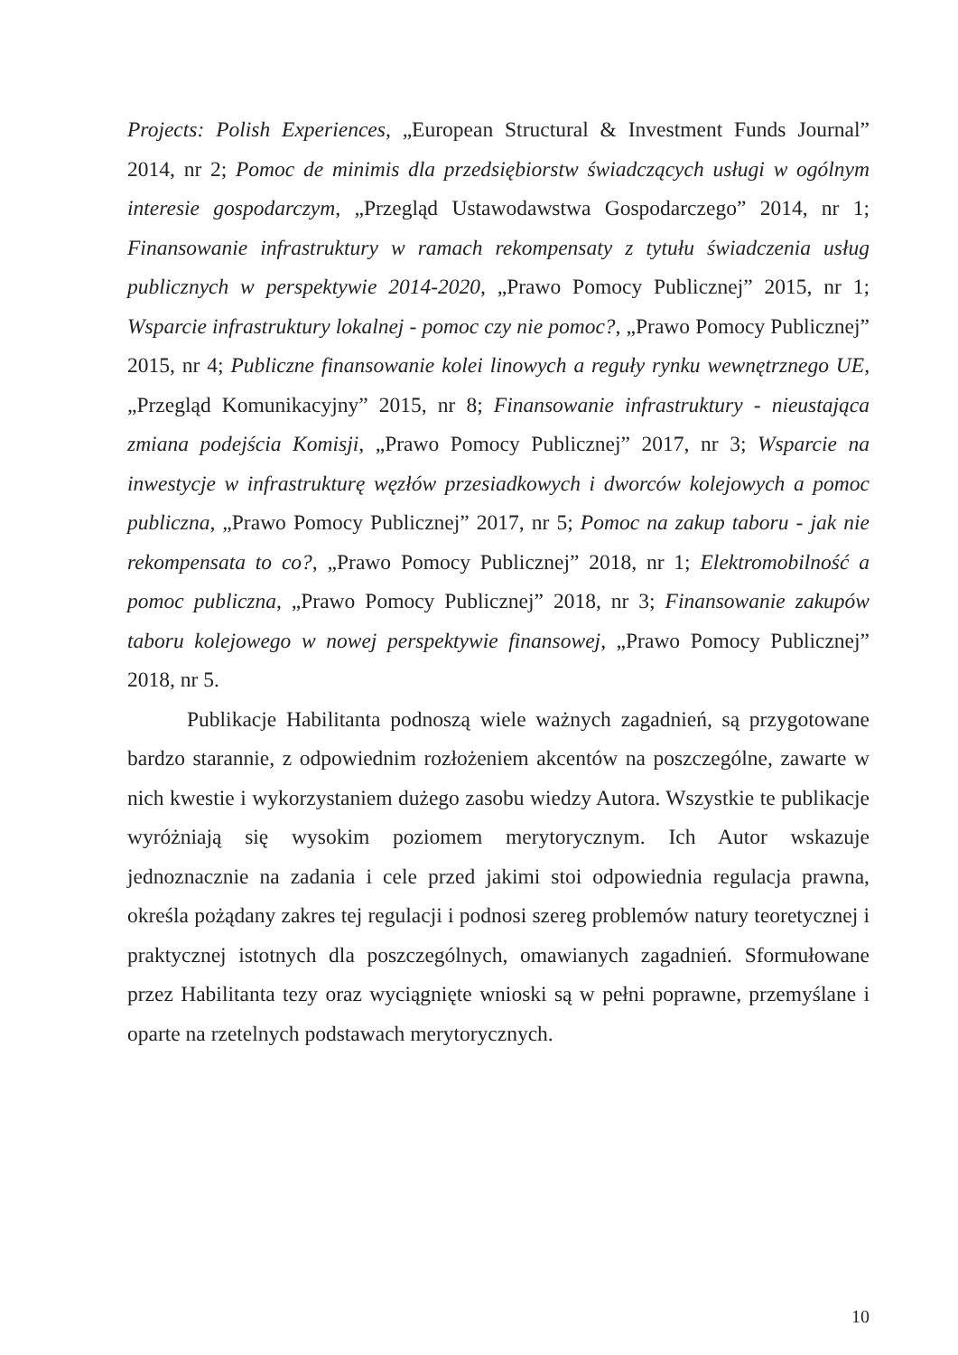Projects: Polish Experiences, „European Structural & Investment Funds Journal” 2014, nr 2; Pomoc de minimis dla przedsiębiorstw świadczących usługi w ogólnym interesie gospodarczym, „Przegląd Ustawodawstwa Gospodarczego” 2014, nr 1; Finansowanie infrastruktury w ramach rekompensaty z tytułu świadczenia usług publicznych w perspektywie 2014-2020, „Prawo Pomocy Publicznej” 2015, nr 1; Wsparcie infrastruktury lokalnej - pomoc czy nie pomoc?, „Prawo Pomocy Publicznej” 2015, nr 4; Publiczne finansowanie kolei linowych a reguły rynku wewnętrznego UE, „Przegląd Komunikacyjny” 2015, nr 8; Finansowanie infrastruktury - nieustająca zmiana podejścia Komisji, „Prawo Pomocy Publicznej” 2017, nr 3; Wsparcie na inwestycje w infrastrukturę węzłów przesiadkowych i dworców kolejowych a pomoc publiczna, „Prawo Pomocy Publicznej” 2017, nr 5; Pomoc na zakup taboru - jak nie rekompensata to co?, „Prawo Pomocy Publicznej” 2018, nr 1; Elektromobilność a pomoc publiczna, „Prawo Pomocy Publicznej” 2018, nr 3; Finansowanie zakupów taboru kolejowego w nowej perspektywie finansowej, „Prawo Pomocy Publicznej” 2018, nr 5.
Publikacje Habilitanta podnoszą wiele ważnych zagadnień, są przygotowane bardzo starannie, z odpowiednim rozłożeniem akcentów na poszczególne, zawarte w nich kwestie i wykorzystaniem dużego zasobu wiedzy Autora. Wszystkie te publikacje wyróżniają się wysokim poziomem merytorycznym. Ich Autor wskazuje jednoznacznie na zadania i cele przed jakimi stoi odpowiednia regulacja prawna, określa pożądany zakres tej regulacji i podnosi szereg problemów natury teoretycznej i praktycznej istotnych dla poszczególnych, omawianych zagadnień. Sformułowane przez Habilitanta tezy oraz wyciągnięte wnioski są w pełni poprawne, przemyślane i oparte na rzetelnych podstawach merytorycznych.
10